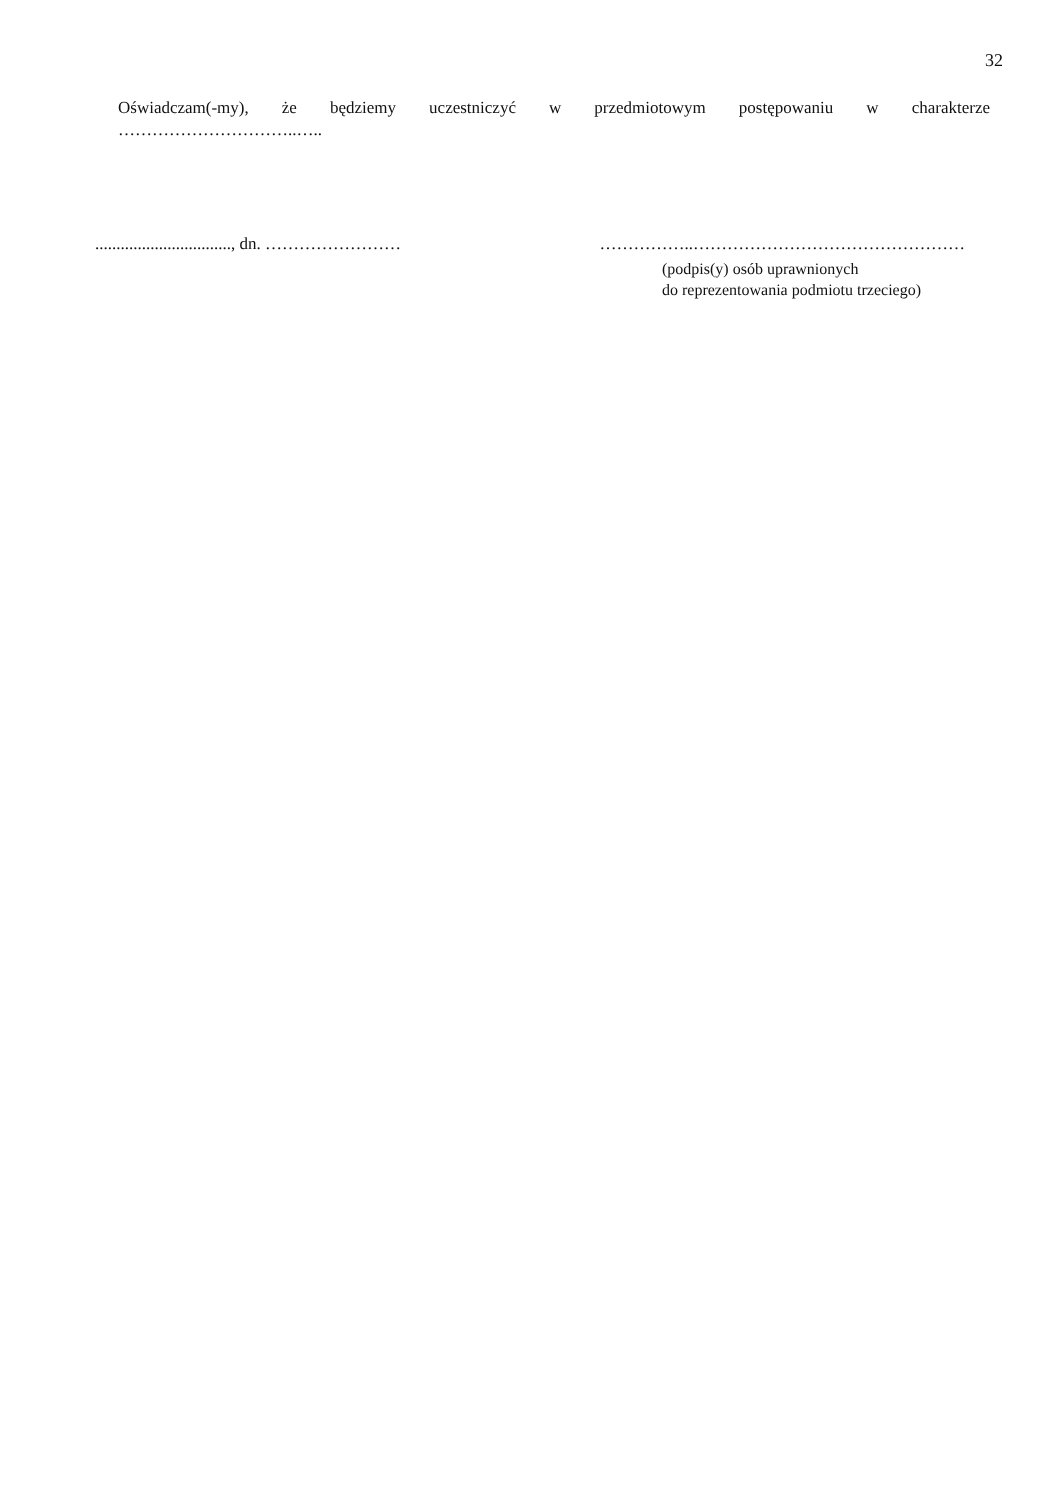32
Oświadczam(-my), że będziemy uczestniczyć w przedmiotowym postępowaniu w charakterze
…………………………..…..
................................, dn. …………………… ……………..…………………………………………
(podpis(y) osób uprawnionych
do reprezentowania podmiotu trzeciego)